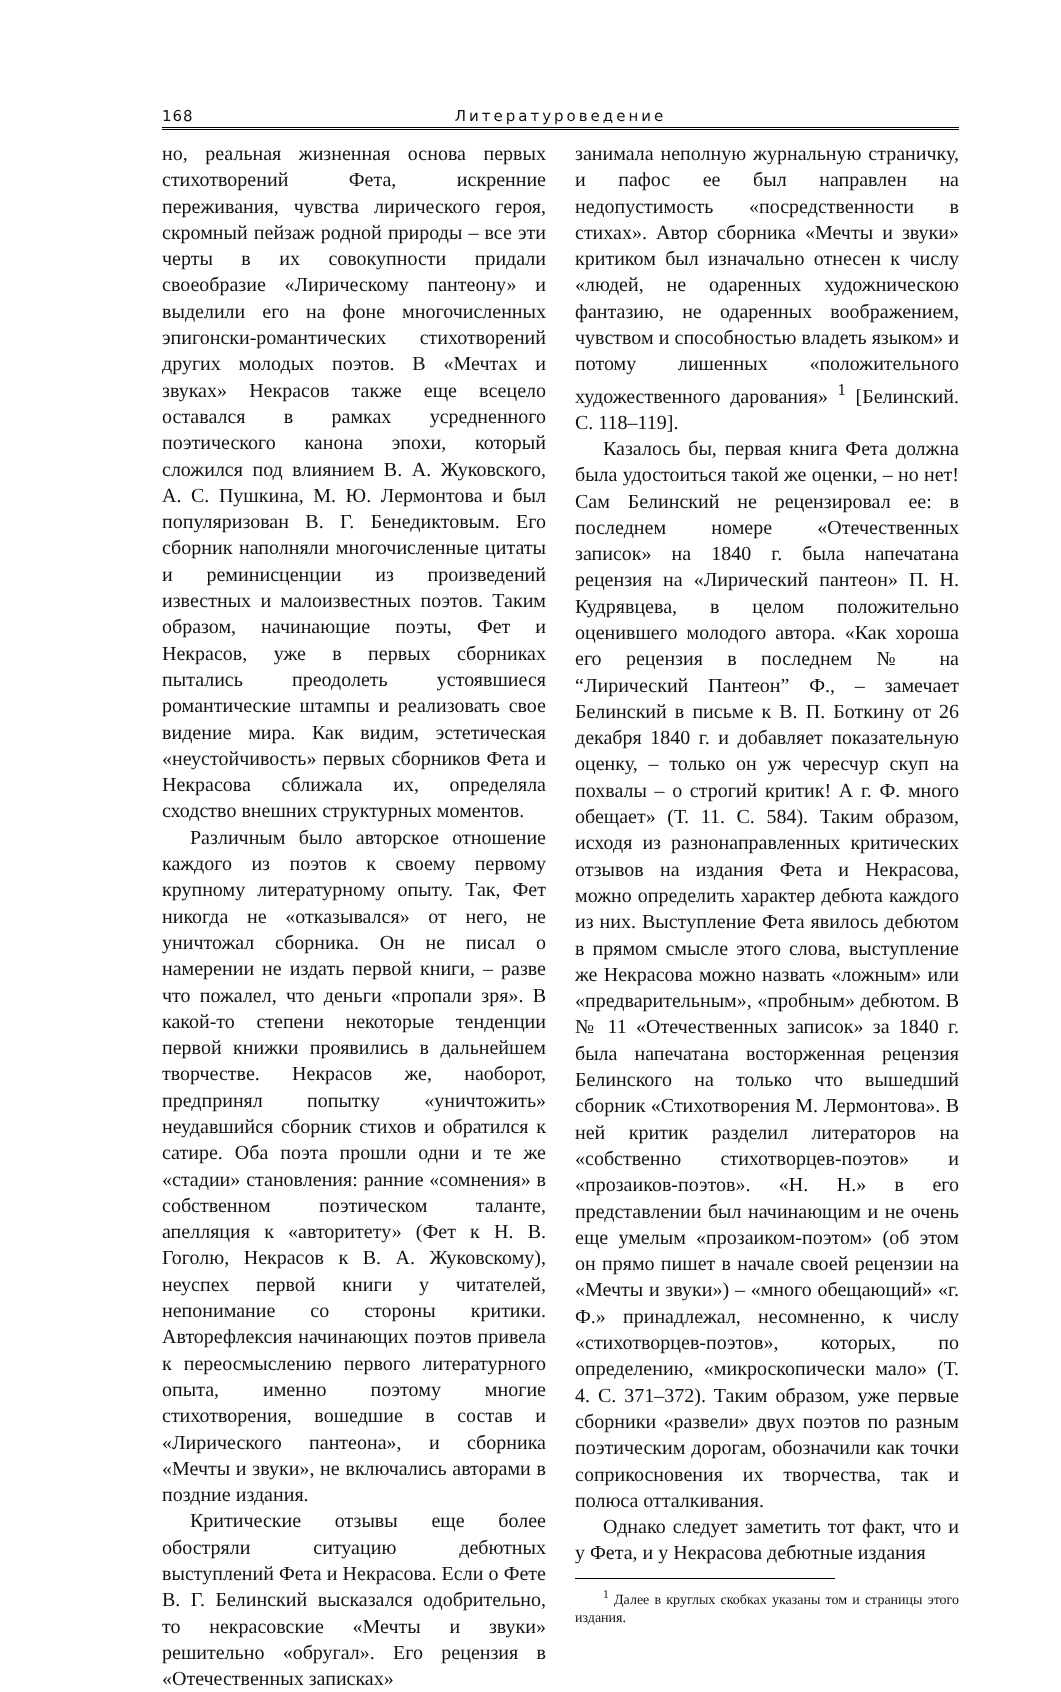168 Литературоведение
но, реальная жизненная основа первых стихотворений Фета, искренние переживания, чувства лирического героя, скромный пейзаж родной природы – все эти черты в их совокупности придали своеобразие «Лирическому пантеону» и выделили его на фоне многочисленных эпигонски-романтических стихотворений других молодых поэтов. В «Мечтах и звуках» Некрасов также еще всецело оставался в рамках усредненного поэтического канона эпохи, который сложился под влиянием В. А. Жуковского, А. С. Пушкина, М. Ю. Лермонтова и был популяризован В. Г. Бенедиктовым. Его сборник наполняли многочисленные цитаты и реминисценции из произведений известных и малоизвестных поэтов. Таким образом, начинающие поэты, Фет и Некрасов, уже в первых сборниках пытались преодолеть устоявшиеся романтические штампы и реализовать свое видение мира. Как видим, эстетическая «неустойчивость» первых сборников Фета и Некрасова сближала их, определяла сходство внешних структурных моментов.
Различным было авторское отношение каждого из поэтов к своему первому крупному литературному опыту. Так, Фет никогда не «отказывался» от него, не уничтожал сборника. Он не писал о намерении не издать первой книги, – разве что пожалел, что деньги «пропали зря». В какой-то степени некоторые тенденции первой книжки проявились в дальнейшем творчестве. Некрасов же, наоборот, предпринял попытку «уничтожить» неудавшийся сборник стихов и обратился к сатире. Оба поэта прошли одни и те же «стадии» становления: ранние «сомнения» в собственном поэтическом таланте, апелляция к «авторитету» (Фет к Н. В. Гоголю, Некрасов к В. А. Жуковскому), неуспех первой книги у читателей, непонимание со стороны критики. Авторефлексия начинающих поэтов привела к переосмыслению первого литературного опыта, именно поэтому многие стихотворения, вошедшие в состав и «Лирического пантеона», и сборника «Мечты и звуки», не включались авторами в поздние издания.
Критические отзывы еще более обостряли ситуацию дебютных выступлений Фета и Некрасова. Если о Фете В. Г. Белинский высказался одобрительно, то некрасовские «Мечты и звуки» решительно «обругал». Его рецензия в «Отечественных записках»
занимала неполную журнальную страничку, и пафос ее был направлен на недопустимость «посредственности в стихах». Автор сборника «Мечты и звуки» критиком был изначально отнесен к числу «людей, не одаренных художническою фантазию, не одаренных воображением, чувством и способностью владеть языком» и потому лишенных «положительного художественного дарования» <sup>1</sup> [Белинский. С. 118–119].
Казалось бы, первая книга Фета должна была удостоиться такой же оценки, – но нет! Сам Белинский не рецензировал ее: в последнем номере «Отечественных записок» на 1840 г. была напечатана рецензия на «Лирический пантеон» П. Н. Кудрявцева, в целом положительно оценившего молодого автора. «Как хороша его рецензия в последнем № на “Лирический Пантеон” Ф., – замечает Белинский в письме к В. П. Боткину от 26 декабря 1840 г. и добавляет показательную оценку, – только он уж чересчур скуп на похвалы – о строгий критик! А г. Ф. много обещает» (Т. 11. С. 584). Таким образом, исходя из разнонаправленных критических отзывов на издания Фета и Некрасова, можно определить характер дебюта каждого из них. Выступление Фета явилось дебютом в прямом смысле этого слова, выступление же Некрасова можно назвать «ложным» или «предварительным», «пробным» дебютом. В № 11 «Отечественных записок» за 1840 г. была напечатана восторженная рецензия Белинского на только что вышедший сборник «Стихотворения М. Лермонтова». В ней критик разделил литераторов на «собственно стихотворцев-поэтов» и «прозаиков-поэтов». «Н. Н.» в его представлении был начинающим и не очень еще умелым «прозаиком-поэтом» (об этом он прямо пишет в начале своей рецензии на «Мечты и звуки») – «много обещающий» «г. Ф.» принадлежал, несомненно, к числу «стихотворцев-поэтов», которых, по определению, «микроскопически мало» (Т. 4. С. 371–372). Таким образом, уже первые сборники «развели» двух поэтов по разным поэтическим дорогам, обозначили как точки соприкосновения их творчества, так и полюса отталкивания.
Однако следует заметить тот факт, что и у Фета, и у Некрасова дебютные издания
<sup>1</sup> Далее в круглых скобках указаны том и страницы этого издания.